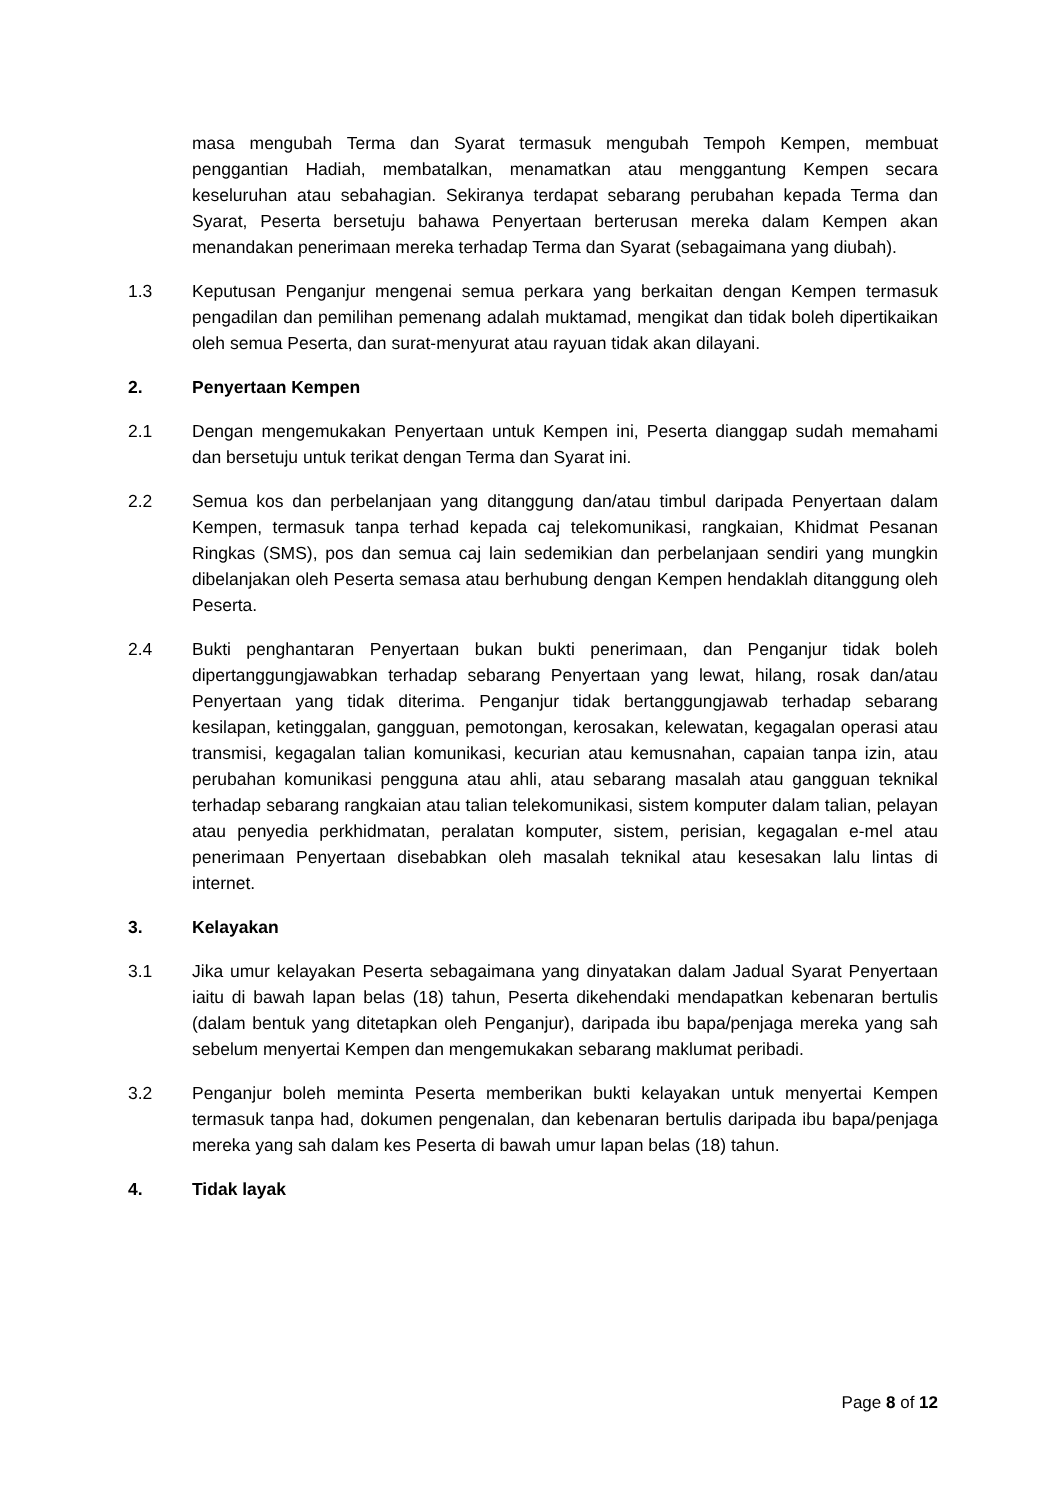masa mengubah Terma dan Syarat termasuk mengubah Tempoh Kempen, membuat penggantian Hadiah, membatalkan, menamatkan atau menggantung Kempen secara keseluruhan atau sebahagian. Sekiranya terdapat sebarang perubahan kepada Terma dan Syarat, Peserta bersetuju bahawa Penyertaan berterusan mereka dalam Kempen akan menandakan penerimaan mereka terhadap Terma dan Syarat (sebagaimana yang diubah).
1.3 Keputusan Penganjur mengenai semua perkara yang berkaitan dengan Kempen termasuk pengadilan dan pemilihan pemenang adalah muktamad, mengikat dan tidak boleh dipertikaikan oleh semua Peserta, dan surat-menyurat atau rayuan tidak akan dilayani.
2. Penyertaan Kempen
2.1 Dengan mengemukakan Penyertaan untuk Kempen ini, Peserta dianggap sudah memahami dan bersetuju untuk terikat dengan Terma dan Syarat ini.
2.2 Semua kos dan perbelanjaan yang ditanggung dan/atau timbul daripada Penyertaan dalam Kempen, termasuk tanpa terhad kepada caj telekomunikasi, rangkaian, Khidmat Pesanan Ringkas (SMS), pos dan semua caj lain sedemikian dan perbelanjaan sendiri yang mungkin dibelanjakan oleh Peserta semasa atau berhubung dengan Kempen hendaklah ditanggung oleh Peserta.
2.4 Bukti penghantaran Penyertaan bukan bukti penerimaan, dan Penganjur tidak boleh dipertanggungjawabkan terhadap sebarang Penyertaan yang lewat, hilang, rosak dan/atau Penyertaan yang tidak diterima. Penganjur tidak bertanggungjawab terhadap sebarang kesilapan, ketinggalan, gangguan, pemotongan, kerosakan, kelewatan, kegagalan operasi atau transmisi, kegagalan talian komunikasi, kecurian atau kemusnahan, capaian tanpa izin, atau perubahan komunikasi pengguna atau ahli, atau sebarang masalah atau gangguan teknikal terhadap sebarang rangkaian atau talian telekomunikasi, sistem komputer dalam talian, pelayan atau penyedia perkhidmatan, peralatan komputer, sistem, perisian, kegagalan e-mel atau penerimaan Penyertaan disebabkan oleh masalah teknikal atau kesesakan lalu lintas di internet.
3. Kelayakan
3.1 Jika umur kelayakan Peserta sebagaimana yang dinyatakan dalam Jadual Syarat Penyertaan iaitu di bawah lapan belas (18) tahun, Peserta dikehendaki mendapatkan kebenaran bertulis (dalam bentuk yang ditetapkan oleh Penganjur), daripada ibu bapa/penjaga mereka yang sah sebelum menyertai Kempen dan mengemukakan sebarang maklumat peribadi.
3.2 Penganjur boleh meminta Peserta memberikan bukti kelayakan untuk menyertai Kempen termasuk tanpa had, dokumen pengenalan, dan kebenaran bertulis daripada ibu bapa/penjaga mereka yang sah dalam kes Peserta di bawah umur lapan belas (18) tahun.
4. Tidak layak
Page 8 of 12